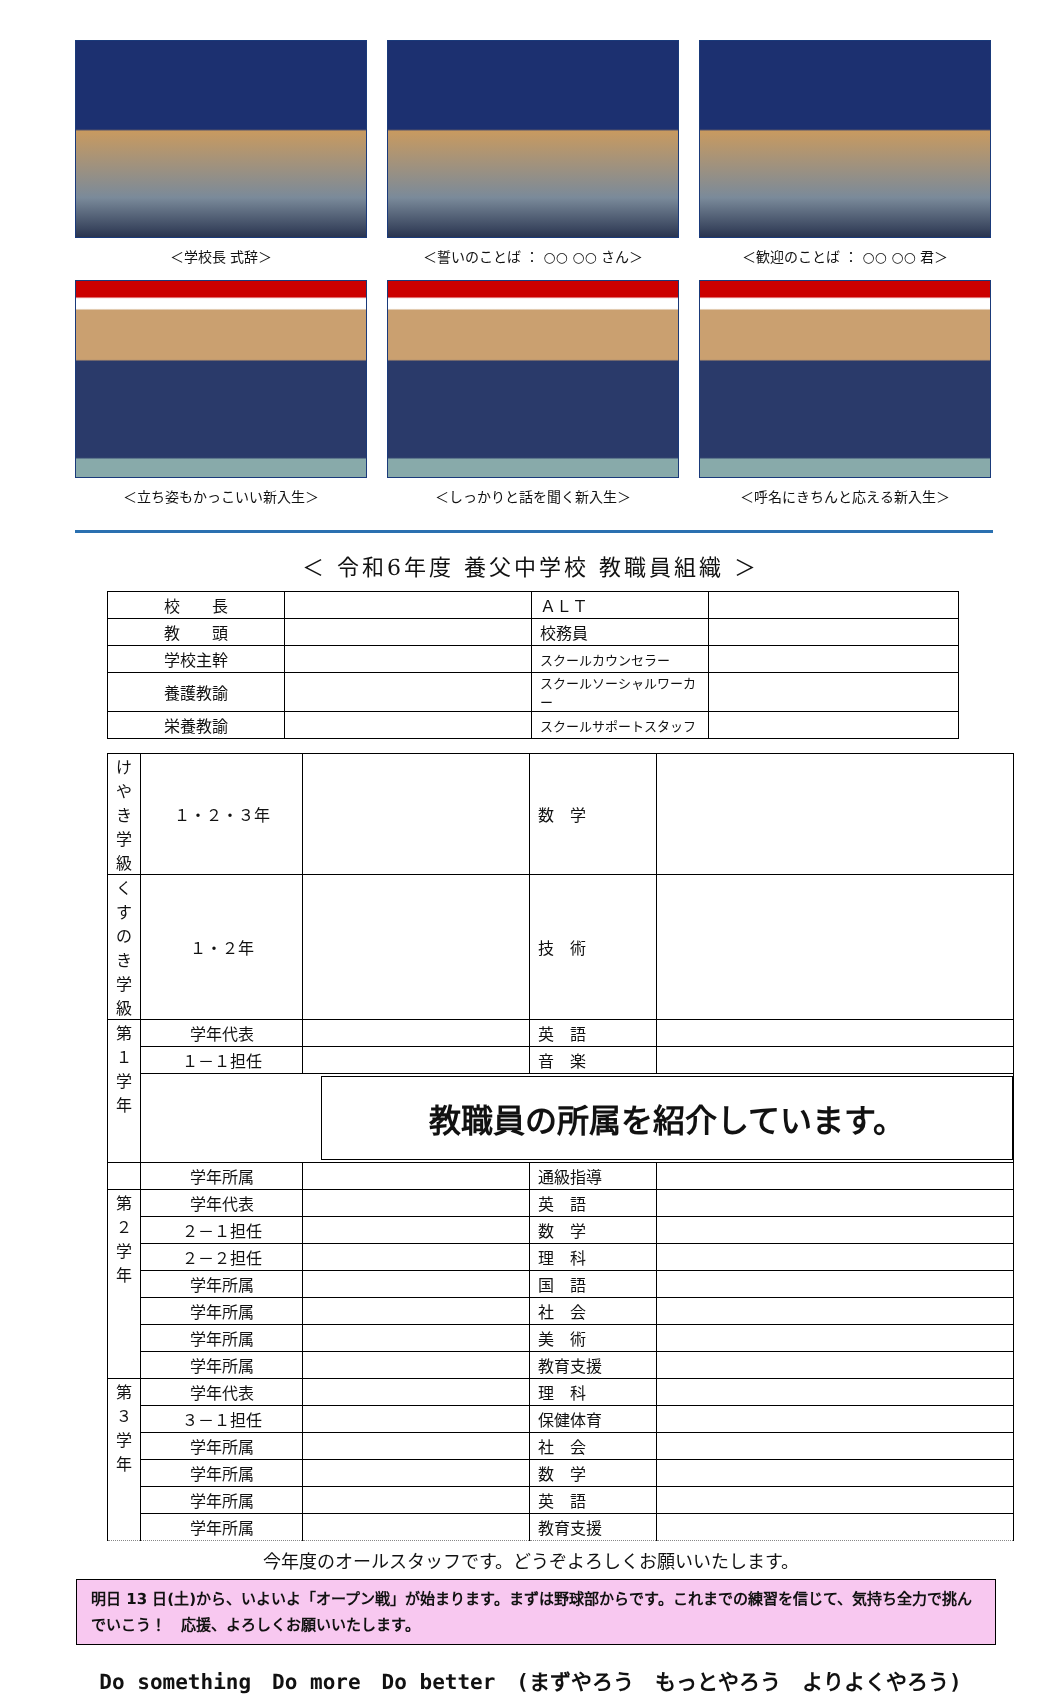＜学校長 式辞＞
＜誓いのことば ： ○○ ○○ さん＞
＜歓迎のことば ： ○○ ○○ 君＞
＜立ち姿もかっこいい新入生＞
＜しっかりと話を聞く新入生＞
＜呼名にきちんと応える新入生＞
＜ 令和6年度 養父中学校 教職員組織 ＞
| 校 長 | | ＡＬＴ | |
| 教 頭 | | 校務員 | |
| 学校主幹 | | スクールカウンセラー | |
| 養護教諭 | | スクールソーシャルワーカー | |
| 栄養教諭 | | スクールサポートスタッフ | |
| けやき学級 | １・２・３年 | | 数 学 | |
| くすのき学級 | １・２年 | | 技 術 | |
| 第１学年 | 学年代表 | | 英 語 | |
| | １－１担任 | | 音 楽 | |
| | 教職員の所属を紹介しています。 | | | |
| | 学年所属 | | 通級指導 | |
| 第２学年 | 学年代表 | | 英 語 | |
| | ２－１担任 | | 数 学 | |
| | ２－２担任 | | 理 科 | |
| | 学年所属 | | 国 語 | |
| | 学年所属 | | 社 会 | |
| | 学年所属 | | 美 術 | |
| | 学年所属 | | 教育支援 | |
| 第３学年 | 学年代表 | | 理 科 | |
| | ３－１担任 | | 保健体育 | |
| | 学年所属 | | 社 会 | |
| | 学年所属 | | 数 学 | |
| | 学年所属 | | 英 語 | |
| | 学年所属 | | 教育支援 | |
今年度のオールスタッフです。どうぞよろしくお願いいたします。
明日 13 日(土)から、いよいよ「オープン戦」が始まります。まずは野球部からです。これまでの練習を信じて、気持ち全力で挑んでいこう！　応援、よろしくお願いいたします。
Do something　Do more　Do better　(まずやろう　もっとやろう　よりよくやろう)